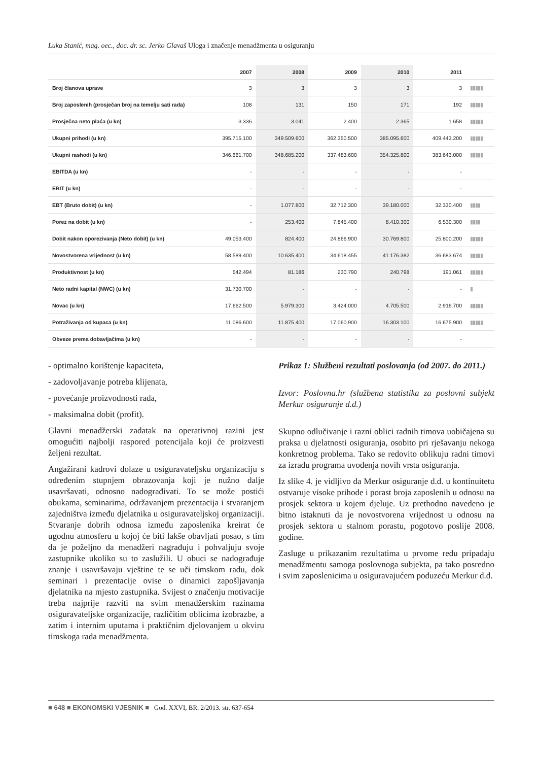Luka Stanić, mag. oec., doc. dr. sc. Jerko Glavaš Uloga i značenje menadžmenta u osiguranju
| | 2007 | 2008 | 2009 | 2010 | 2011 | |
| --- | --- | --- | --- | --- | --- | --- |
| Broj članova uprave | 3 | 3 | 3 | 3 | 3 | ▮▮▮▮▮ |
| Broj zaposlenih (prosječan broj na temelju sati rada) | 108 | 131 | 150 | 171 | 192 | ▮▮▮▮▮ |
| Prosječna neto plaća (u kn) | 3.336 | 3.041 | 2.400 | 2.365 | 1.658 | ▮▮▮▮▮ |
| Ukupni prihodi (u kn) | 395.715.100 | 349.509.600 | 362.350.500 | 385.095.600 | 409.443.200 | ▮▮▮▮▮ |
| Ukupni rashodi (u kn) | 346.661.700 | 348.685.200 | 337.483.600 | 354.325.800 | 383.643.000 | ▮▮▮▮▮ |
| EBITDA (u kn) | - | - | - | - | - | |
| EBIT (u kn) | - | - | - | - | - | |
| EBT (Bruto dobit) (u kn) | - | 1.077.800 | 32.712.300 | 39.180.000 | 32.330.400 | ▮▮▮▮ |
| Porez na dobit (u kn) | - | 253.400 | 7.845.400 | 8.410.300 | 6.530.300 | ▮▮▮▮ |
| Dobit nakon oporezivanja (Neto dobit) (u kn) | 49.053.400 | 824.400 | 24.866.900 | 30.769.800 | 25.800.200 | ▮▮▮▮▮ |
| Novostvorena vrijednost (u kn) | 58.589.400 | 10.635.400 | 34.618.455 | 41.176.382 | 36.683.674 | ▮▮▮▮▮ |
| Produktivnost (u kn) | 542.494 | 81.186 | 230.790 | 240.798 | 191.061 | ▮▮▮▮▮ |
| Neto radni kapital (NWC) (u kn) | 31.730.700 | - | - | - | - | ▮ |
| Novac (u kn) | 17.662.500 | 5.979.300 | 3.424.000 | 4.705.500 | 2.916.700 | ▮▮▮▮▮ |
| Potraživanja od kupaca (u kn) | 11.086.600 | 11.875.400 | 17.060.900 | 16.303.100 | 16.675.900 | ▮▮▮▮▮ |
| Obveze prema dobavljačima (u kn) | - | - | - | - | - | |
- optimalno korištenje kapaciteta,
- zadovoljavanje potreba klijenata,
- povećanje proizvodnosti rada,
- maksimalna dobit (profit).
Glavni menadžerski zadatak na operativnoj razini jest omogućiti najbolji raspored potencijala koji će proizvesti željeni rezultat.
Angažirani kadrovi dolaze u osiguravateljsku organizaciju s određenim stupnjem obrazovanja koji je nužno dalje usavršavati, odnosno nadograđivati. To se može postići obukama, seminarima, održavanjem prezentacija i stvaranjem zajedništva između djelatnika u osiguravateljskoj organizaciji. Stvaranje dobrih odnosa između zaposlenika kreirat će ugodnu atmosferu u kojoj će biti lakše obavljati posao, s tim da je poželjno da menadžeri nagrađuju i pohvaljuju svoje zastupnike ukoliko su to zaslužili. U obuci se nadograđuje znanje i usavršavaju vještine te se uči timskom radu, dok seminari i prezentacije ovise o dinamici zapošljavanja djelatnika na mjesto zastupnika. Svijest o značenju motivacije treba najprije razviti na svim menadžerskim razinama osiguravateljske organizacije, različitim oblicima izobrazbe, a zatim i internim uputama i praktičnim djelovanjem u okviru timskoga rada menadžmenta.
Prikaz 1: Službeni rezultati poslovanja (od 2007. do 2011.)
Izvor: Poslovna.hr (službena statistika za poslovni subjekt Merkur osiguranje d.d.)
Skupno odlučivanje i razni oblici radnih timova uobičajena su praksa u djelatnosti osiguranja, osobito pri rješavanju nekoga konkretnog problema. Tako se redovito oblikuju radni timovi za izradu programa uvođenja novih vrsta osiguranja.
Iz slike 4. je vidljivo da Merkur osiguranje d.d. u kontinuitetu ostvaruje visoke prihode i porast broja zaposlenih u odnosu na prosjek sektora u kojem djeluje. Uz prethodno navedeno je bitno istaknuti da je novostvorena vrijednost u odnosu na prosjek sektora u stalnom porastu, pogotovo poslije 2008. godine.
Zasluge u prikazanim rezultatima u prvome redu pripadaju menadžmentu samoga poslovnoga subjekta, pa tako posredno i svim zaposlenicima u osiguravajućem poduzeću Merkur d.d.
■ 648 ■ EKONOMSKI VJESNIK ■ God. XXVI, BR. 2/2013. str. 637-654